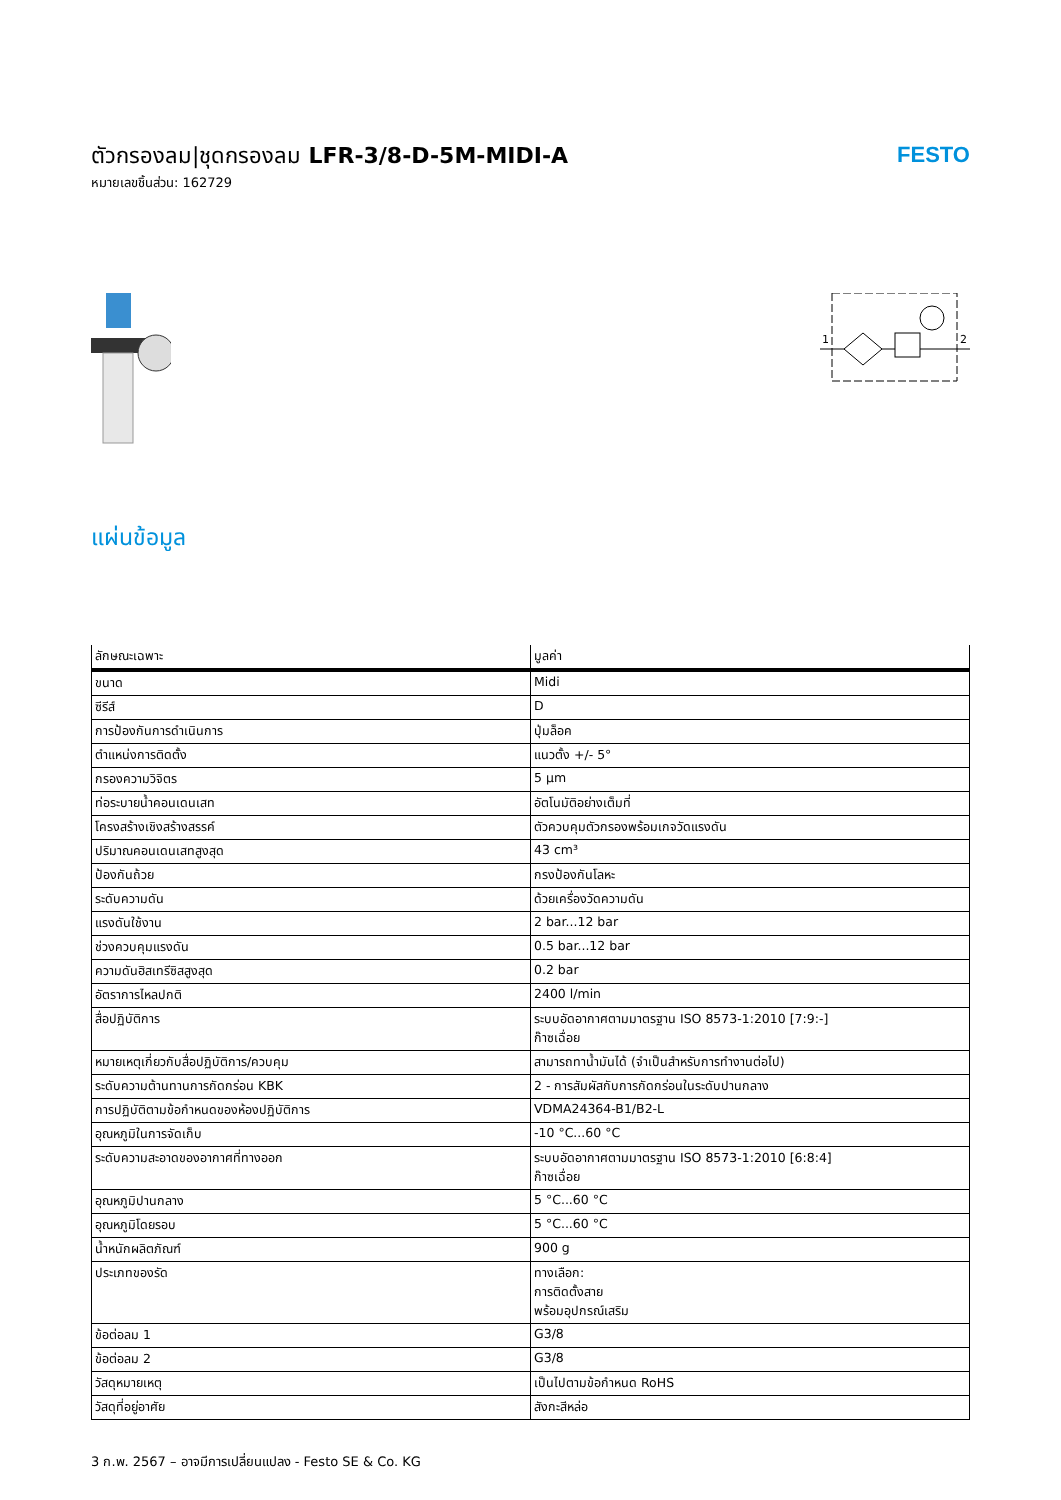ตัวกรองลม|ชุดกรองลม LFR-3/8-D-5M-MIDI-A
หมายเลขชิ้นส่วน: 162729
FESTO
1
2
แผ่นข้อมูล
| ลักษณะเฉพาะ | มูลค่า |
| --- | --- |
| ขนาด | Midi |
| ซีรีส์ | D |
| การป้องกันการดำเนินการ | ปุ่มล็อค |
| ตำแหน่งการติดตั้ง | แนวตั้ง +/- 5° |
| กรองความวิจิตร | 5 µm |
| ท่อระบายน้ำคอนเดนเสท | อัตโนมัติอย่างเต็มที่ |
| โครงสร้างเชิงสร้างสรรค์ | ตัวควบคุมตัวกรองพร้อมเกจวัดแรงดัน |
| ปริมาณคอนเดนเสทสูงสุด | 43 cm³ |
| ป้องกันถ้วย | กรงป้องกันโลหะ |
| ระดับความดัน | ด้วยเครื่องวัดความดัน |
| แรงดันใช้งาน | 2 bar...12 bar |
| ช่วงควบคุมแรงดัน | 0.5 bar...12 bar |
| ความดันฮิสเทรีซิสสูงสุด | 0.2 bar |
| อัตราการไหลปกติ | 2400 l/min |
| สื่อปฏิบัติการ | ระบบอัดอากาศตามมาตรฐาน ISO 8573-1:2010 [7:9:-] ก๊าซเฉื่อย |
| หมายเหตุเกี่ยวกับสื่อปฏิบัติการ/ควบคุม | สามารถทาน้ำมันได้ (จำเป็นสำหรับการทำงานต่อไป) |
| ระดับความต้านทานการกัดกร่อน KBK | 2 - การสัมผัสกับการกัดกร่อนในระดับปานกลาง |
| การปฏิบัติตามข้อกำหนดของห้องปฏิบัติการ | VDMA24364-B1/B2-L |
| อุณหภูมิในการจัดเก็บ | -10 °C...60 °C |
| ระดับความสะอาดของอากาศที่ทางออก | ระบบอัดอากาศตามมาตรฐาน ISO 8573-1:2010 [6:8:4] ก๊าซเฉื่อย |
| อุณหภูมิปานกลาง | 5 °C...60 °C |
| อุณหภูมิโดยรอบ | 5 °C...60 °C |
| น้ำหนักผลิตภัณฑ์ | 900 g |
| ประเภทของรัด | ทางเลือก: การติดตั้งสาย พร้อมอุปกรณ์เสริม |
| ข้อต่อลม 1 | G3/8 |
| ข้อต่อลม 2 | G3/8 |
| วัสดุหมายเหตุ | เป็นไปตามข้อกำหนด RoHS |
| วัสดุที่อยู่อาศัย | สังกะสีหล่อ |
3 ก.พ. 2567 – อาจมีการเปลี่ยนแปลง - Festo SE & Co. KG